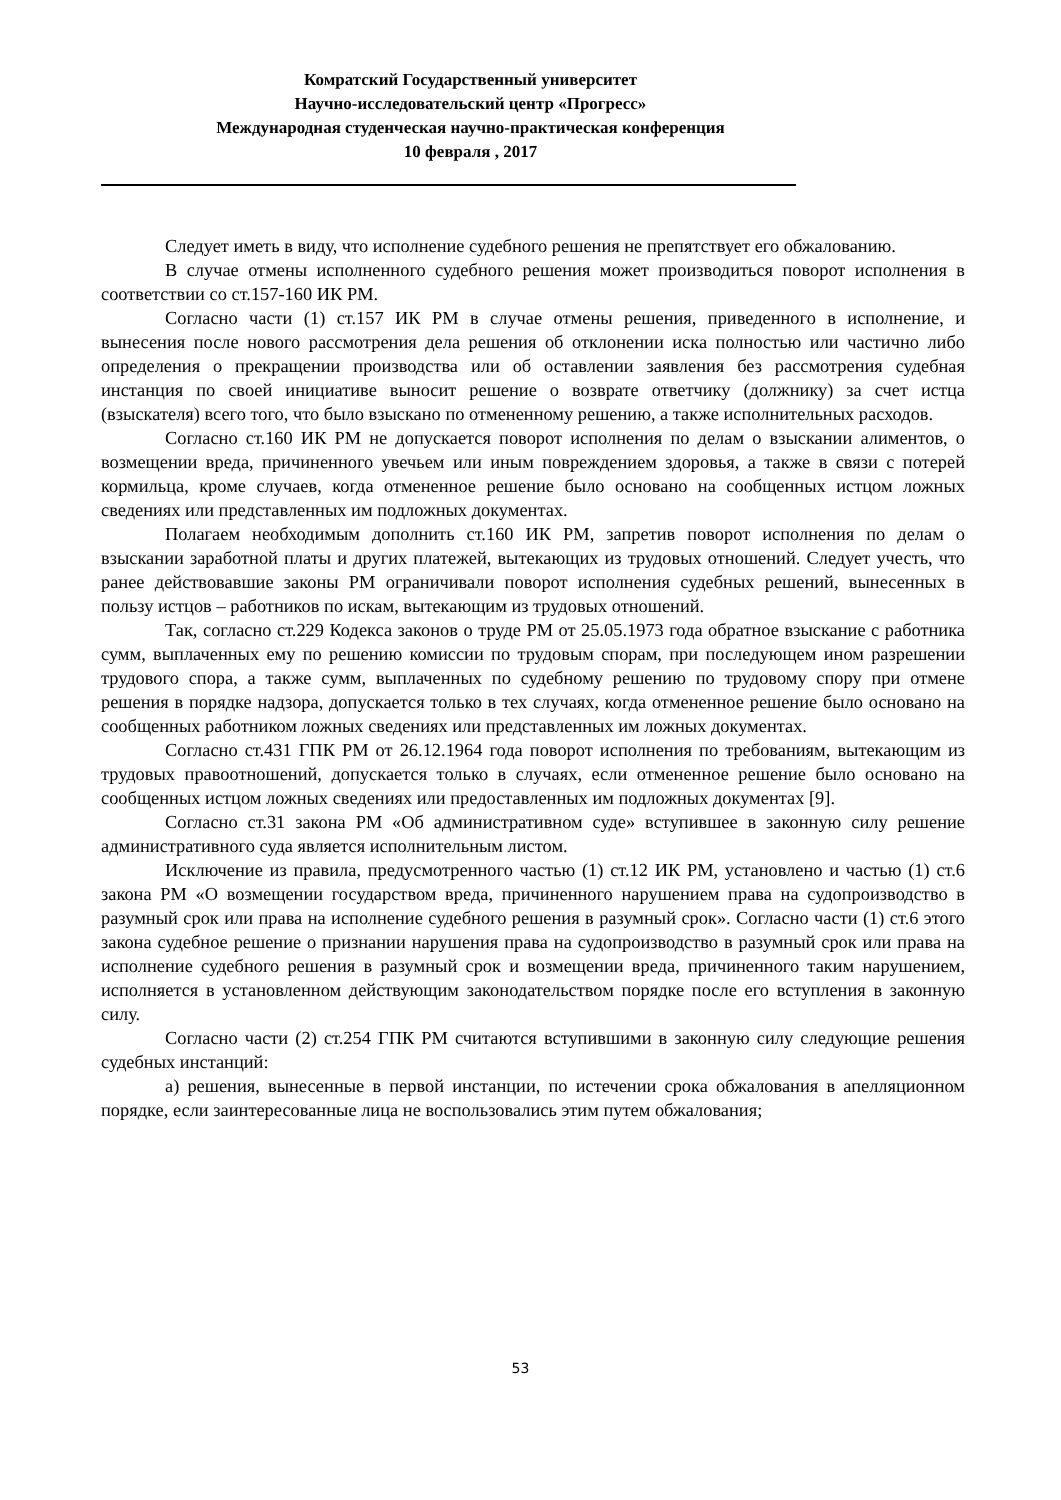Комратский Государственный университет
Научно-исследовательский центр «Прогресс»
Международная студенческая научно-практическая конференция
10 февраля , 2017
Следует иметь в виду, что исполнение судебного решения не препятствует его обжалованию.
В случае отмены исполненного судебного решения может производиться поворот исполнения в соответствии со ст.157-160 ИК РМ.
Согласно части (1) ст.157 ИК РМ в случае отмены решения, приведенного в исполнение, и вынесения после нового рассмотрения дела решения об отклонении иска полностью или частично либо определения о прекращении производства или об оставлении заявления без рассмотрения судебная инстанция по своей инициативе выносит решение о возврате ответчику (должнику) за счет истца (взыскателя) всего того, что было взыскано по отмененному решению, а также исполнительных расходов.
Согласно ст.160 ИК РМ не допускается поворот исполнения по делам о взыскании алиментов, о возмещении вреда, причиненного увечьем или иным повреждением здоровья, а также в связи с потерей кормильца, кроме случаев, когда отмененное решение было основано на сообщенных истцом ложных сведениях или представленных им подложных документах.
Полагаем необходимым дополнить ст.160 ИК РМ, запретив поворот исполнения по делам о взыскании заработной платы и других платежей, вытекающих из трудовых отношений. Следует учесть, что ранее действовавшие законы РМ ограничивали поворот исполнения судебных решений, вынесенных в пользу истцов – работников по искам, вытекающим из трудовых отношений.
Так, согласно ст.229 Кодекса законов о труде РМ от 25.05.1973 года обратное взыскание с работника сумм, выплаченных ему по решению комиссии по трудовым спорам, при последующем ином разрешении трудового спора, а также сумм, выплаченных по судебному решению по трудовому спору при отмене решения в порядке надзора, допускается только в тех случаях, когда отмененное решение было основано на сообщенных работником ложных сведениях или представленных им ложных документах.
Согласно ст.431 ГПК РМ от 26.12.1964 года поворот исполнения по требованиям, вытекающим из трудовых правоотношений, допускается только в случаях, если отмененное решение было основано на сообщенных истцом ложных сведениях или предоставленных им подложных документах [9].
Согласно ст.31 закона РМ «Об административном суде» вступившее в законную силу решение административного суда является исполнительным листом.
Исключение из правила, предусмотренного частью (1) ст.12 ИК РМ, установлено и частью (1) ст.6 закона РМ «О возмещении государством вреда, причиненного нарушением права на судопроизводство в разумный срок или права на исполнение судебного решения в разумный срок». Согласно части (1) ст.6 этого закона судебное решение о признании нарушения права на судопроизводство в разумный срок или права на исполнение судебного решения в разумный срок и возмещении вреда, причиненного таким нарушением, исполняется в установленном действующим законодательством порядке после его вступления в законную силу.
Согласно части (2) ст.254 ГПК РМ считаются вступившими в законную силу следующие решения судебных инстанций:
а) решения, вынесенные в первой инстанции, по истечении срока обжалования в апелляционном порядке, если заинтересованные лица не воспользовались этим путем обжалования;
53